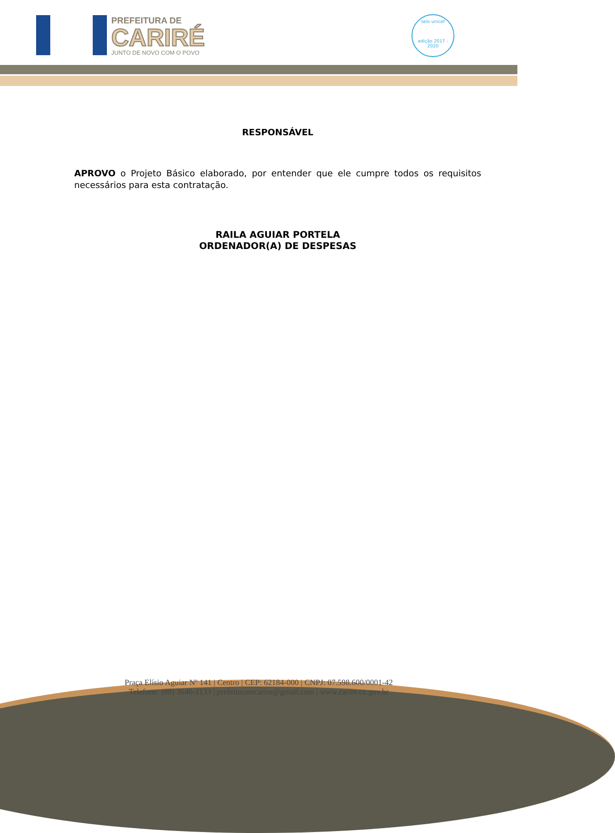PREFEITURA DE
CARIRÉ
JUNTO DE NOVO COM O POVO
selo unicef
edição 2017 - 2020
RESPONSÁVEL
APROVO o Projeto Básico elaborado, por entender que ele cumpre todos os requisitos necessários para esta contratação.
RAILA AGUIAR PORTELA
ORDENADOR(A) DE DESPESAS
Praça Elísio Aguiar Nº 141 | Centro | CEP: 62184-000 | CNPJ: 07.598.600/0001-42
Telefone: (88) 3646-1133 | prefeituramcarire@gmail.com | www.carire.ce.gov.br